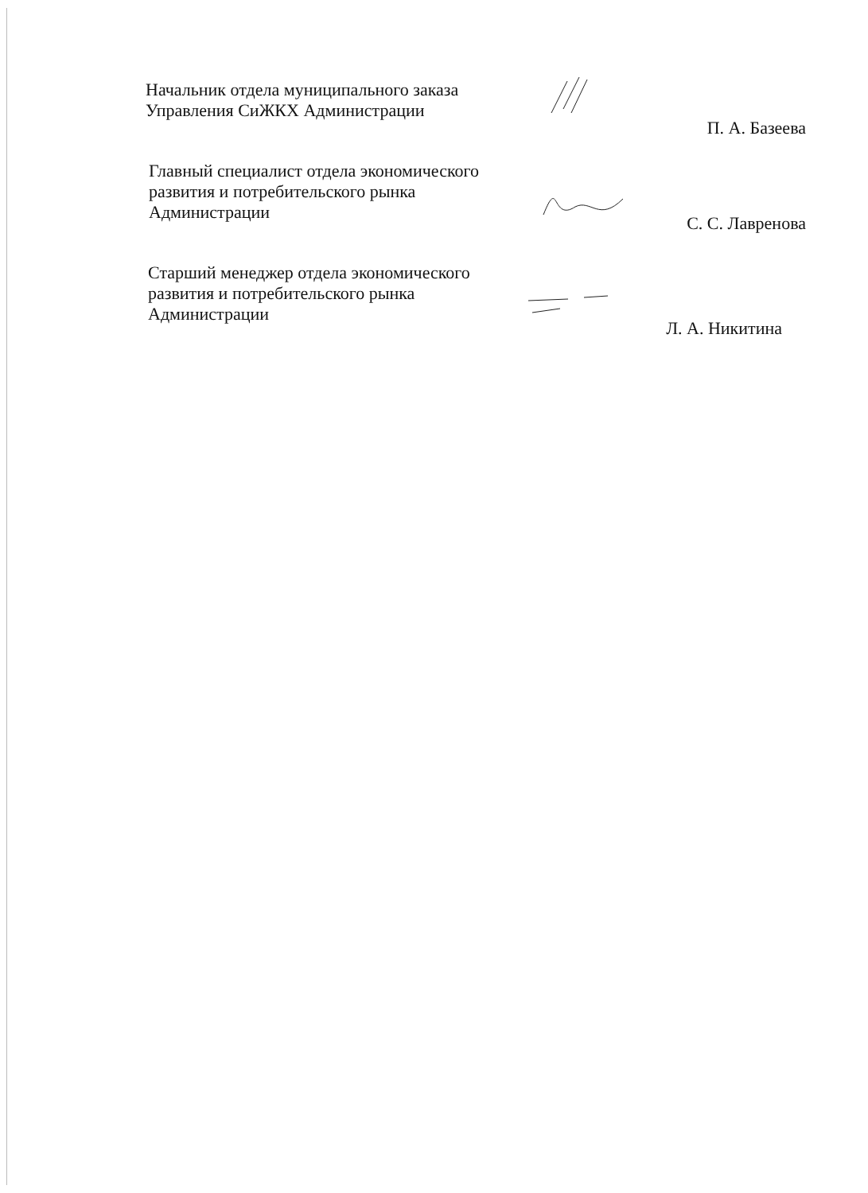Начальник отдела муниципального заказа
Управления СиЖКХ Администрации
П. А. Базеева
Главный специалист отдела экономического
развития и потребительского рынка
Администрации
С. С. Лавренова
Старший менеджер отдела экономического
развития и потребительского рынка
Администрации
Л. А. Никитина